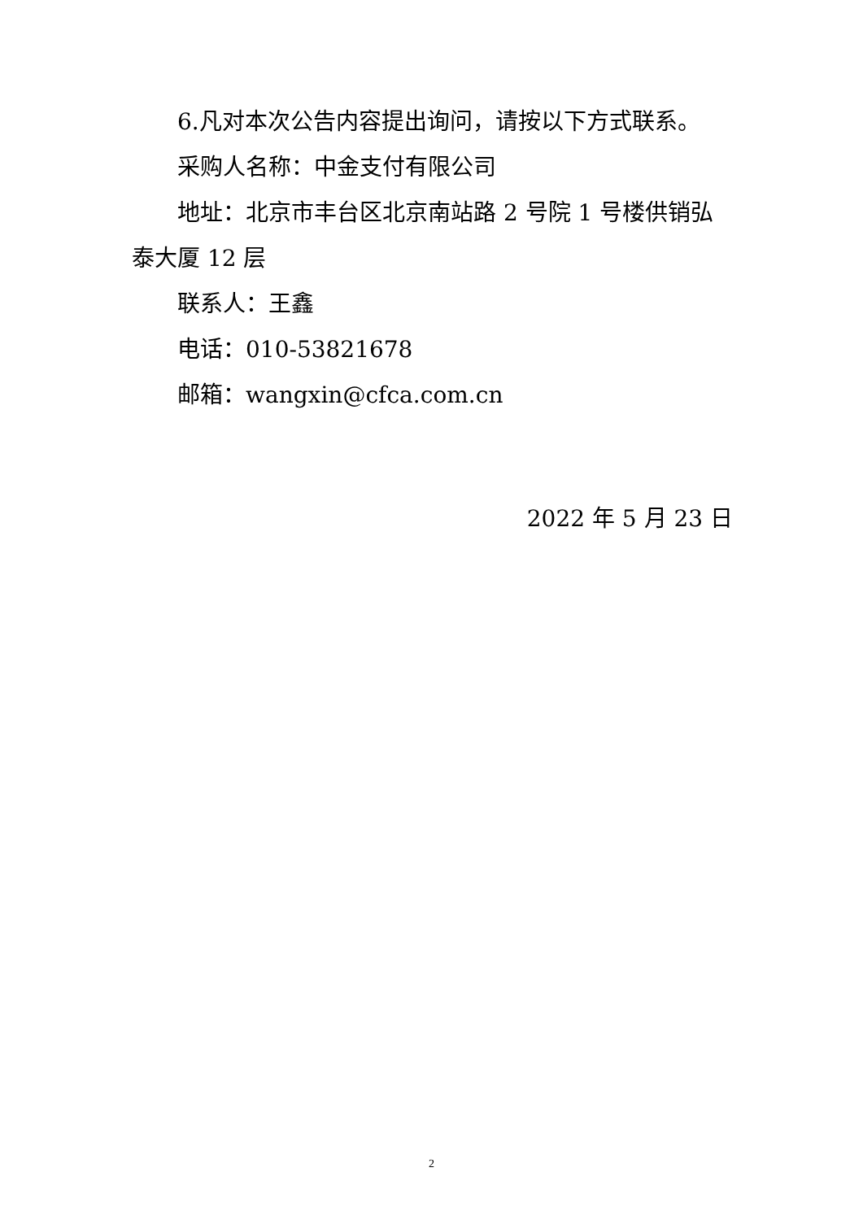6.凡对本次公告内容提出询问，请按以下方式联系。
采购人名称：中金支付有限公司
地址：北京市丰台区北京南站路 2 号院 1 号楼供销弘泰大厦 12 层
联系人：王鑫
电话：010-53821678
邮箱：wangxin@cfca.com.cn
2022 年 5 月 23 日
2